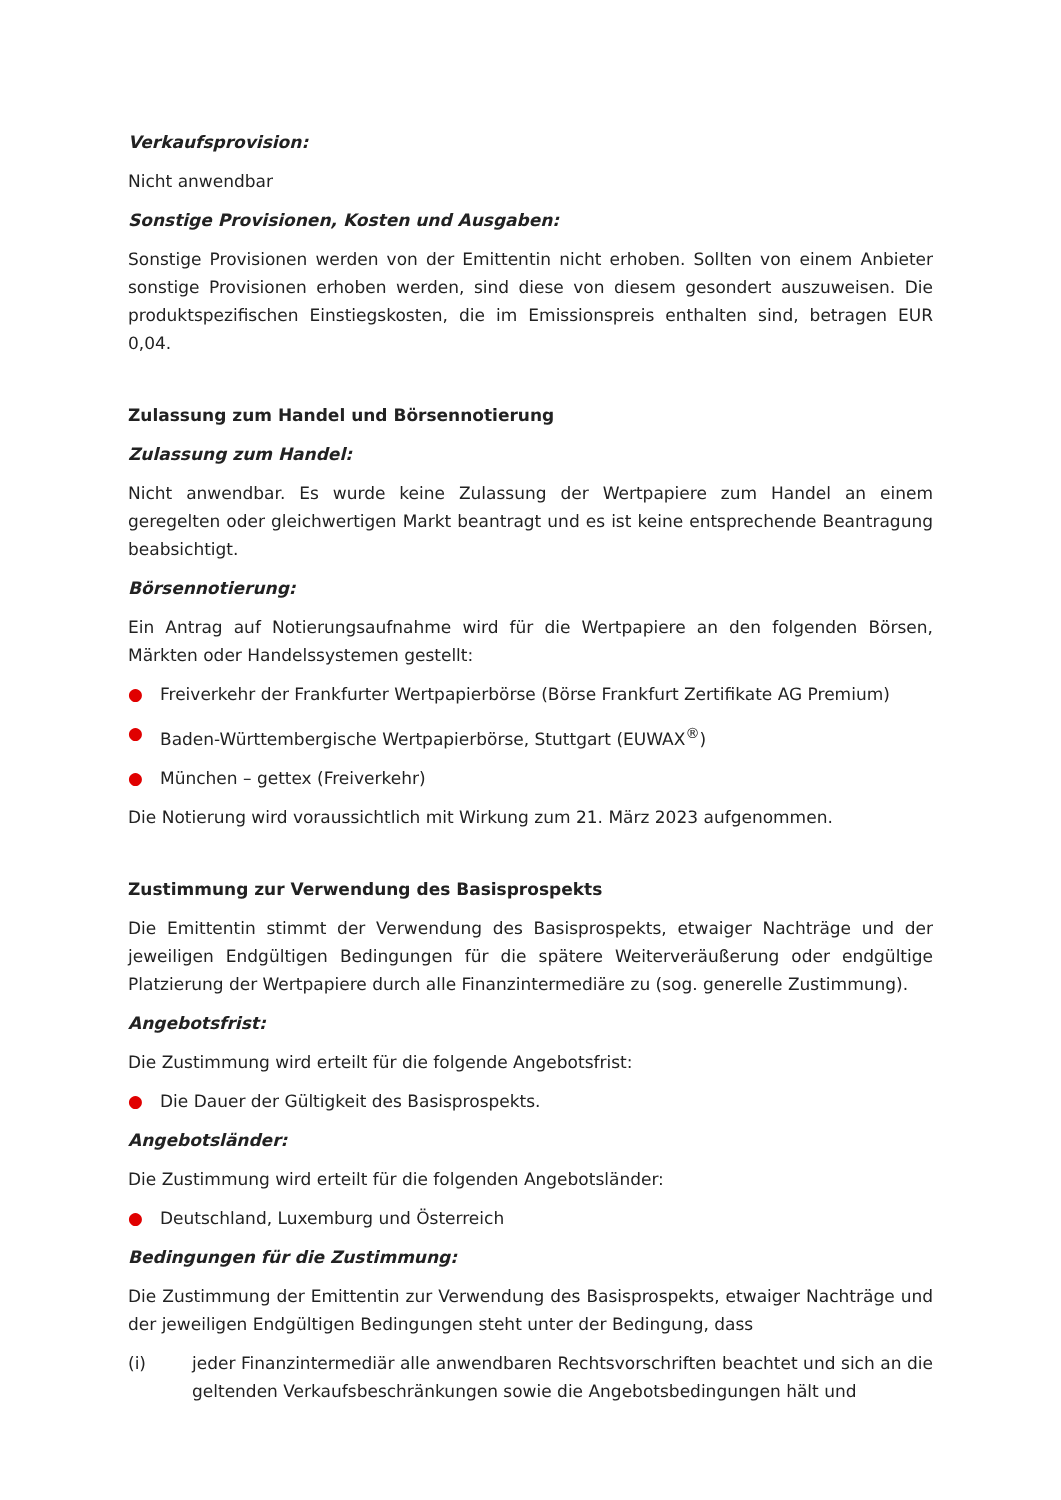Verkaufsprovision:
Nicht anwendbar
Sonstige Provisionen, Kosten und Ausgaben:
Sonstige Provisionen werden von der Emittentin nicht erhoben. Sollten von einem Anbieter sonstige Provisionen erhoben werden, sind diese von diesem gesondert auszuweisen. Die produktspezifischen Einstiegskosten, die im Emissionspreis enthalten sind, betragen EUR 0,04.
Zulassung zum Handel und Börsennotierung
Zulassung zum Handel:
Nicht anwendbar. Es wurde keine Zulassung der Wertpapiere zum Handel an einem geregelten oder gleichwertigen Markt beantragt und es ist keine entsprechende Beantragung beabsichtigt.
Börsennotierung:
Ein Antrag auf Notierungsaufnahme wird für die Wertpapiere an den folgenden Börsen, Märkten oder Handelssystemen gestellt:
● Freiverkehr der Frankfurter Wertpapierbörse (Börse Frankfurt Zertifikate AG Premium)
● Baden-Württembergische Wertpapierbörse, Stuttgart (EUWAX<sup>®</sup>)
● München – gettex (Freiverkehr)
Die Notierung wird voraussichtlich mit Wirkung zum 21. März 2023 aufgenommen.
Zustimmung zur Verwendung des Basisprospekts
Die Emittentin stimmt der Verwendung des Basisprospekts, etwaiger Nachträge und der jeweiligen Endgültigen Bedingungen für die spätere Weiterveräußerung oder endgültige Platzierung der Wertpapiere durch alle Finanzintermediäre zu (sog. generelle Zustimmung).
Angebotsfrist:
Die Zustimmung wird erteilt für die folgende Angebotsfrist:
● Die Dauer der Gültigkeit des Basisprospekts.
Angebotsländer:
Die Zustimmung wird erteilt für die folgenden Angebotsländer:
● Deutschland, Luxemburg und Österreich
Bedingungen für die Zustimmung:
Die Zustimmung der Emittentin zur Verwendung des Basisprospekts, etwaiger Nachträge und der jeweiligen Endgültigen Bedingungen steht unter der Bedingung, dass
(i) jeder Finanzintermediär alle anwendbaren Rechtsvorschriften beachtet und sich an die geltenden Verkaufsbeschränkungen sowie die Angebotsbedingungen hält und